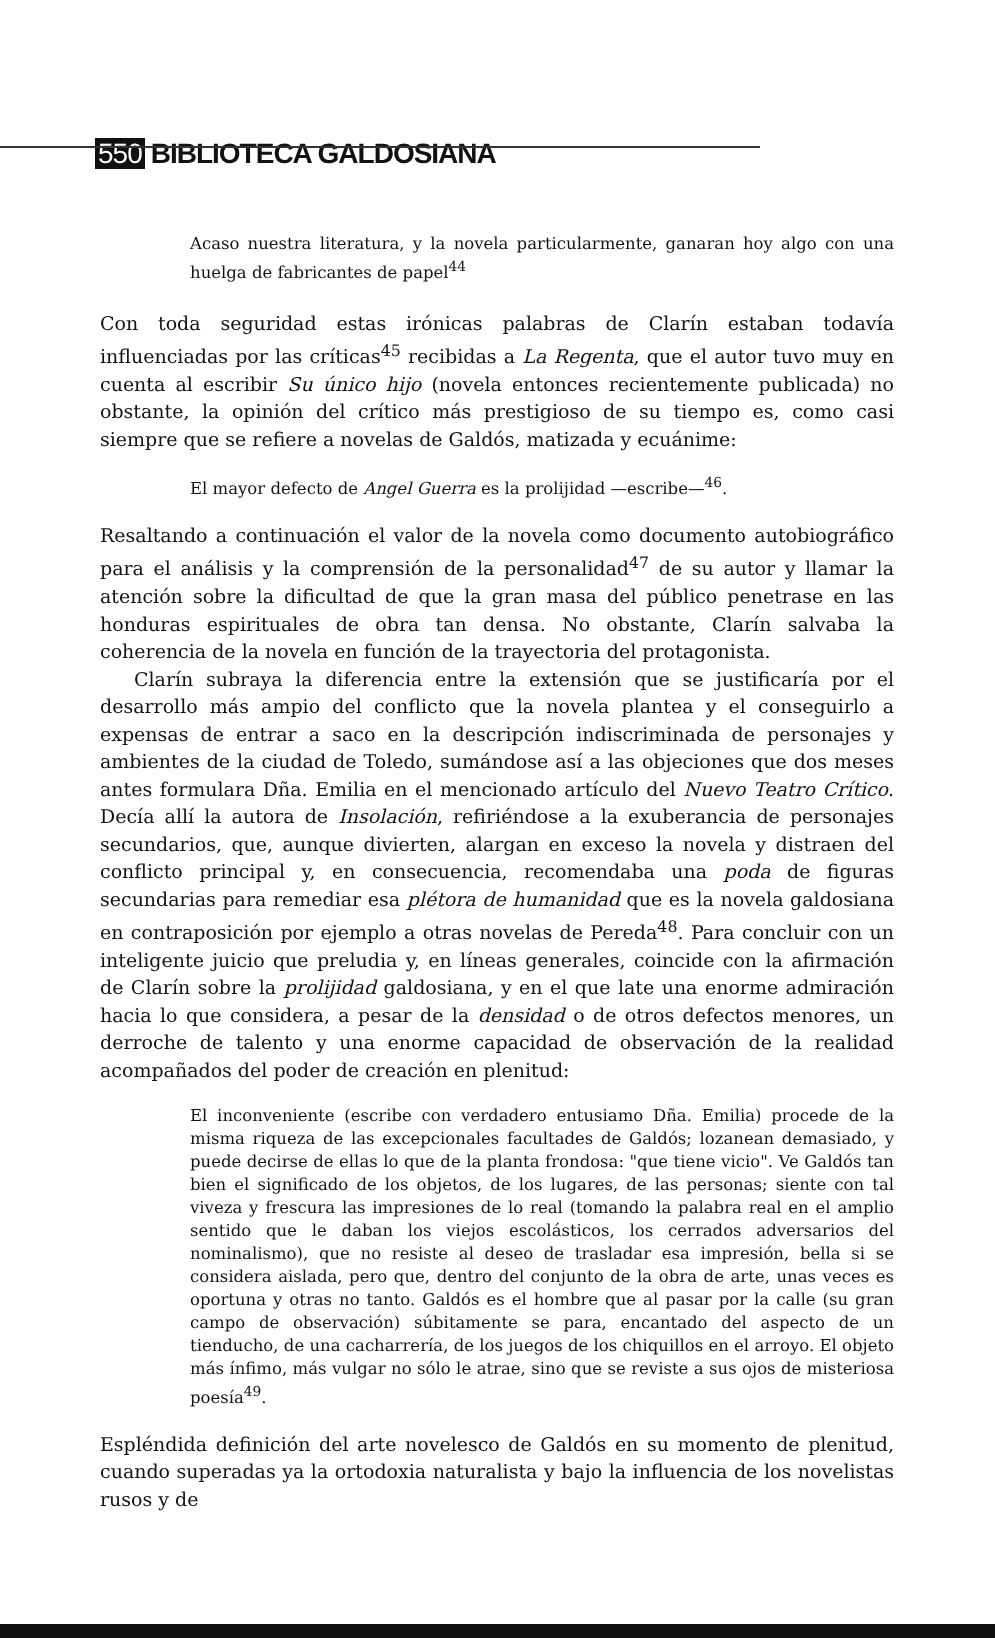550 BIBLIOTECA GALDOSIANA
Acaso nuestra literatura, y la novela particularmente, ganaran hoy algo con una huelga de fabricantes de papel<sup>44</sup>
Con toda seguridad estas irónicas palabras de Clarín estaban todavía influenciadas por las críticas<sup>45</sup> recibidas a La Regenta, que el autor tuvo muy en cuenta al escribir Su único hijo (novela entonces recientemente publicada) no obstante, la opinión del crítico más prestigioso de su tiempo es, como casi siempre que se refiere a novelas de Galdós, matizada y ecuánime:
El mayor defecto de Angel Guerra es la prolijidad —escribe—<sup>46</sup>.
Resaltando a continuación el valor de la novela como documento autobiográfico para el análisis y la comprensión de la personalidad<sup>47</sup> de su autor y llamar la atención sobre la dificultad de que la gran masa del público penetrase en las honduras espirituales de obra tan densa. No obstante, Clarín salvaba la coherencia de la novela en función de la trayectoria del protagonista.
Clarín subraya la diferencia entre la extensión que se justificaría por el desarrollo más ampio del conflicto que la novela plantea y el conseguirlo a expensas de entrar a saco en la descripción indiscriminada de personajes y ambientes de la ciudad de Toledo, sumándose así a las objeciones que dos meses antes formulara Dña. Emilia en el mencionado artículo del Nuevo Teatro Crítico. Decía allí la autora de Insolación, refiriéndose a la exuberancia de personajes secundarios, que, aunque divierten, alargan en exceso la novela y distraen del conflicto principal y, en consecuencia, recomendaba una poda de figuras secundarias para remediar esa plétora de humanidad que es la novela galdosiana en contraposición por ejemplo a otras novelas de Pereda<sup>48</sup>. Para concluir con un inteligente juicio que preludia y, en líneas generales, coincide con la afirmación de Clarín sobre la prolijidad galdosiana, y en el que late una enorme admiración hacia lo que considera, a pesar de la densidad o de otros defectos menores, un derroche de talento y una enorme capacidad de observación de la realidad acompañados del poder de creación en plenitud:
El inconveniente (escribe con verdadero entusiamo Dña. Emilia) procede de la misma riqueza de las excepcionales facultades de Galdós; lozanean demasiado, y puede decirse de ellas lo que de la planta frondosa: "que tiene vicio". Ve Galdós tan bien el significado de los objetos, de los lugares, de las personas; siente con tal viveza y frescura las impresiones de lo real (tomando la palabra real en el amplio sentido que le daban los viejos escolásticos, los cerrados adversarios del nominalismo), que no resiste al deseo de trasladar esa impresión, bella si se considera aislada, pero que, dentro del conjunto de la obra de arte, unas veces es oportuna y otras no tanto. Galdós es el hombre que al pasar por la calle (su gran campo de observación) súbitamente se para, encantado del aspecto de un tienducho, de una cacharrería, de los juegos de los chiquillos en el arroyo. El objeto más ínfimo, más vulgar no sólo le atrae, sino que se reviste a sus ojos de misteriosa poesía<sup>49</sup>.
Espléndida definición del arte novelesco de Galdós en su momento de plenitud, cuando superadas ya la ortodoxia naturalista y bajo la influencia de los novelistas rusos y de